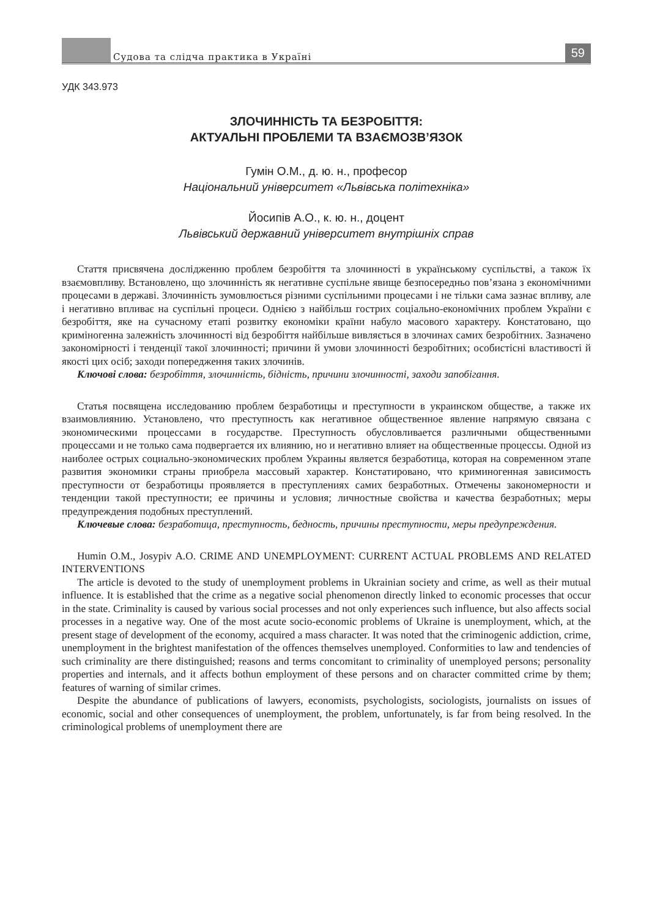Судова та слідча практика в Україні
59
УДК 343.973
ЗЛОЧИННІСТЬ ТА БЕЗРОБІТТЯ:
АКТУАЛЬНІ ПРОБЛЕМИ ТА ВЗАЄМОЗВ’ЯЗОК
Гумін О.М., д. ю. н., професор
Національний університет «Львівська політехніка»
Йосипів А.О., к. ю. н., доцент
Львівський державний університет внутрішніх справ
Стаття присвячена дослідженню проблем безробіття та злочинності в українському суспільстві, а також їх взаємовпливу. Встановлено, що злочинність як негативне суспільне явище безпосередньо пов’язана з економічними процесами в державі. Злочинність зумовлюється різними суспільними процесами і не тільки сама зазнає впливу, але і негативно впливає на суспільні процеси. Однією з найбільш гострих соціально-економічних проблем України є безробіття, яке на сучасному етапі розвитку економіки країни набуло масового характеру. Констатовано, що криміногенна залежність злочинності від безробіття найбільше вивляється в злочинах самих безробітних. Зазначено закономірності і тенденції такої злочинності; причини й умови злочинності безробітних; особистісні властивості й якості цих осіб; заходи попередження таких злочинів.
Ключові слова: безробіття, злочинність, бідність, причини злочинності, заходи запобігання.
Статья посвящена исследованию проблем безработицы и преступности в украинском обществе, а также их взаимовлиянию. Установлено, что преступность как негативное общественное явление напрямую связана с экономическими процессами в государстве. Преступность обусловливается различными общественными процессами и не только сама подвергается их влиянию, но и негативно влияет на общественные процессы. Одной из наиболее острых социально-экономических проблем Украины является безработица, которая на современном этапе развития экономики страны приобрела массовый характер. Констатировано, что криминогенная зависимость преступности от безработицы проявляется в преступлениях самих безработных. Отмечены закономерности и тенденции такой преступности; ее причины и условия; личностные свойства и качества безработных; меры предупреждения подобных преступлений.
Ключевые слова: безработица, преступность, бедность, причины преступности, меры предупреждения.
Humin O.M., Josypiv A.O. CRIME AND UNEMPLOYMENT: CURRENT ACTUAL PROBLEMS AND RELATED INTERVENTIONS
The article is devoted to the study of unemployment problems in Ukrainian society and crime, as well as their mutual influence. It is established that the crime as a negative social phenomenon directly linked to economic processes that occur in the state. Criminality is caused by various social processes and not only experiences such influence, but also affects social processes in a negative way. One of the most acute socio-economic problems of Ukraine is unemployment, which, at the present stage of development of the economy, acquired a mass character. It was noted that the criminogenic addiction, crime, unemployment in the brightest manifestation of the offences themselves unemployed. Conformities to law and tendencies of such criminality are there distinguished; reasons and terms concomitant to criminality of unemployed persons; personality properties and internals, and it affects bothun employment of these persons and on character committed crime by them; features of warning of similar crimes.
Despite the abundance of publications of lawyers, economists, psychologists, sociologists, journalists on issues of economic, social and other consequences of unemployment, the problem, unfortunately, is far from being resolved. In the criminological problems of unemployment there are